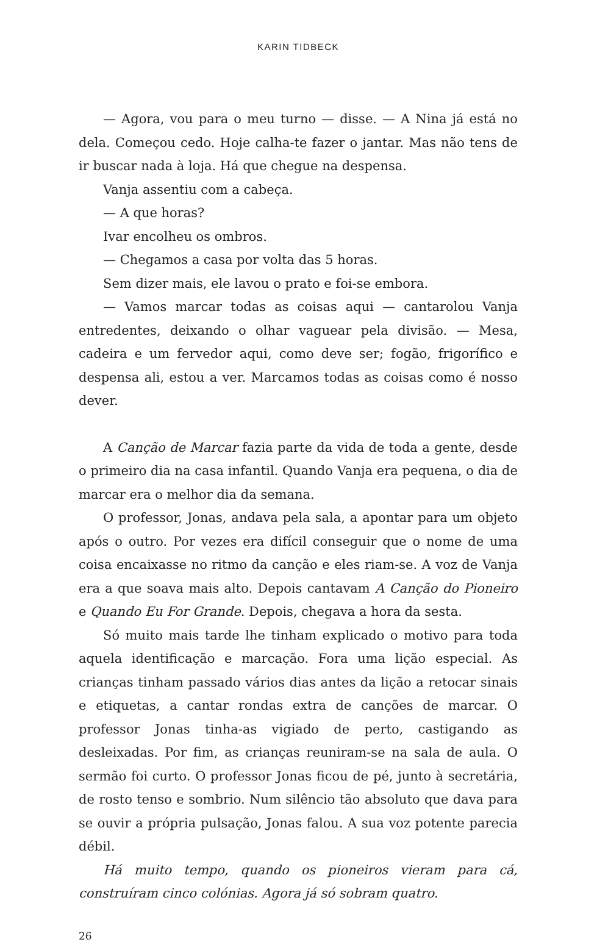KARIN TIDBECK
— Agora, vou para o meu turno — disse. — A Nina já está no dela. Começou cedo. Hoje calha-te fazer o jantar. Mas não tens de ir buscar nada à loja. Há que chegue na despensa.
Vanja assentiu com a cabeça.
— A que horas?
Ivar encolheu os ombros.
— Chegamos a casa por volta das 5 horas.
Sem dizer mais, ele lavou o prato e foi-se embora.
— Vamos marcar todas as coisas aqui — cantarolou Vanja entredentes, deixando o olhar vaguear pela divisão. — Mesa, cadeira e um fervedor aqui, como deve ser; fogão, frigorífico e despensa ali, estou a ver. Marcamos todas as coisas como é nosso dever.
A Canção de Marcar fazia parte da vida de toda a gente, desde o primeiro dia na casa infantil. Quando Vanja era pequena, o dia de marcar era o melhor dia da semana.
O professor, Jonas, andava pela sala, a apontar para um objeto após o outro. Por vezes era difícil conseguir que o nome de uma coisa encaixasse no ritmo da canção e eles riam-se. A voz de Vanja era a que soava mais alto. Depois cantavam A Canção do Pioneiro e Quando Eu For Grande. Depois, chegava a hora da sesta.
Só muito mais tarde lhe tinham explicado o motivo para toda aquela identificação e marcação. Fora uma lição especial. As crianças tinham passado vários dias antes da lição a retocar sinais e etiquetas, a cantar rondas extra de canções de marcar. O professor Jonas tinha-as vigiado de perto, castigando as desleixadas. Por fim, as crianças reuniram-se na sala de aula. O sermão foi curto. O professor Jonas ficou de pé, junto à secretária, de rosto tenso e sombrio. Num silêncio tão absoluto que dava para se ouvir a própria pulsação, Jonas falou. A sua voz potente parecia débil.
Há muito tempo, quando os pioneiros vieram para cá, construíram cinco colónias. Agora já só sobram quatro.
26